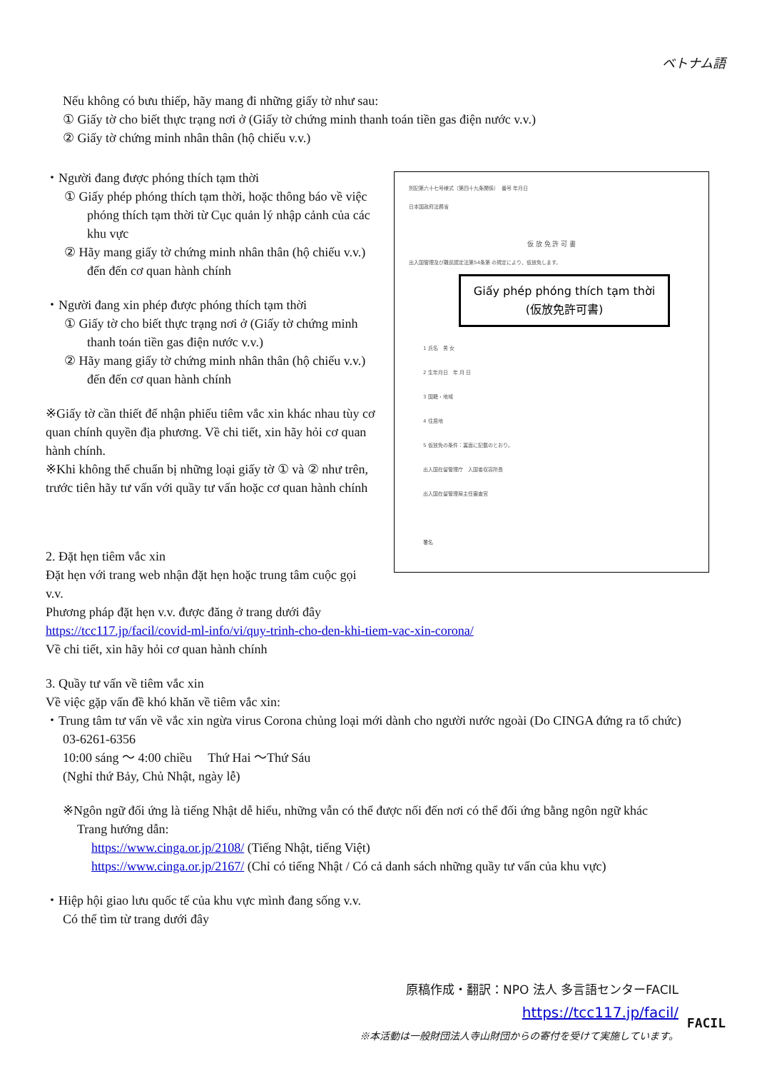ベトナム語
Nếu không có bưu thiếp, hãy mang đi những giấy tờ như sau:
① Giấy tờ cho biết thực trạng nơi ở (Giấy tờ chứng minh thanh toán tiền gas điện nước v.v.)
② Giấy tờ chứng minh nhân thân (hộ chiếu v.v.)
・Người đang được phóng thích tạm thời
① Giấy phép phóng thích tạm thời, hoặc thông báo về việc phóng thích tạm thời từ Cục quản lý nhập cảnh của các khu vực
② Hãy mang giấy tờ chứng minh nhân thân (hộ chiếu v.v.) đến đến cơ quan hành chính
・Người đang xin phép được phóng thích tạm thời
① Giấy tờ cho biết thực trạng nơi ở (Giấy tờ chứng minh thanh toán tiền gas điện nước v.v.)
② Hãy mang giấy tờ chứng minh nhân thân (hộ chiếu v.v.) đến đến cơ quan hành chính
※Giấy tờ cần thiết để nhận phiếu tiêm vắc xin khác nhau tùy cơ quan chính quyền địa phương. Về chi tiết, xin hãy hỏi cơ quan hành chính.
※Khi không thể chuẩn bị những loại giấy tờ ① và ② như trên, trước tiên hãy tư vấn với quầy tư vấn hoặc cơ quan hành chính
別記第六十七号様式（第四十九条関係）　番号 年月日
日本国政府法務省
仮 放 免 許 可 書
出入国管理及び難民認定法第54条第 の規定により、仮放免します。
Giấy phép phóng thích tạm thời
(仮放免許可書)
1 氏名　男 女
2 生年月日　年 月 日
3 国籍・地域
4 住居地
5 仮放免の条件：裏面に記載のとおり。
出入国在留管理庁　入国者収容所長
出入国在留管理局主任審査官
署名
2. Đặt hẹn tiêm vắc xin
Đặt hẹn với trang web nhận đặt hẹn hoặc trung tâm cuộc gọi v.v.
Phương pháp đặt hẹn v.v. được đăng ở trang dưới đây
https://tcc117.jp/facil/covid-ml-info/vi/quy-trinh-cho-den-khi-tiem-vac-xin-corona/
Về chi tiết, xin hãy hỏi cơ quan hành chính
3. Quầy tư vấn về tiêm vắc xin
Về việc gặp vấn đề khó khăn về tiêm vắc xin:
・Trung tâm tư vấn về vắc xin ngừa virus Corona chủng loại mới dành cho người nước ngoài (Do CINGA đứng ra tổ chức)
03-6261-6356
10:00 sáng ～ 4:00 chiều　 Thứ Hai ～Thứ Sáu
(Nghỉ thứ Bảy, Chủ Nhật, ngày lễ)
※Ngôn ngữ đối ứng là tiếng Nhật dễ hiểu, những vẫn có thể được nối đến nơi có thể đối ứng bằng ngôn ngữ khác
Trang hướng dẫn:
https://www.cinga.or.jp/2108/ (Tiếng Nhật, tiếng Việt)
https://www.cinga.or.jp/2167/ (Chỉ có tiếng Nhật / Có cả danh sách những quầy tư vấn của khu vực)
・Hiệp hội giao lưu quốc tế của khu vực mình đang sống v.v.
Có thể tìm từ trang dưới đây
原稿作成・翻訳：NPO 法人 多言語センターFACIL
https://tcc117.jp/facil/
※本活動は一般財団法人寺山財団からの寄付を受けて実施しています。
FACIL